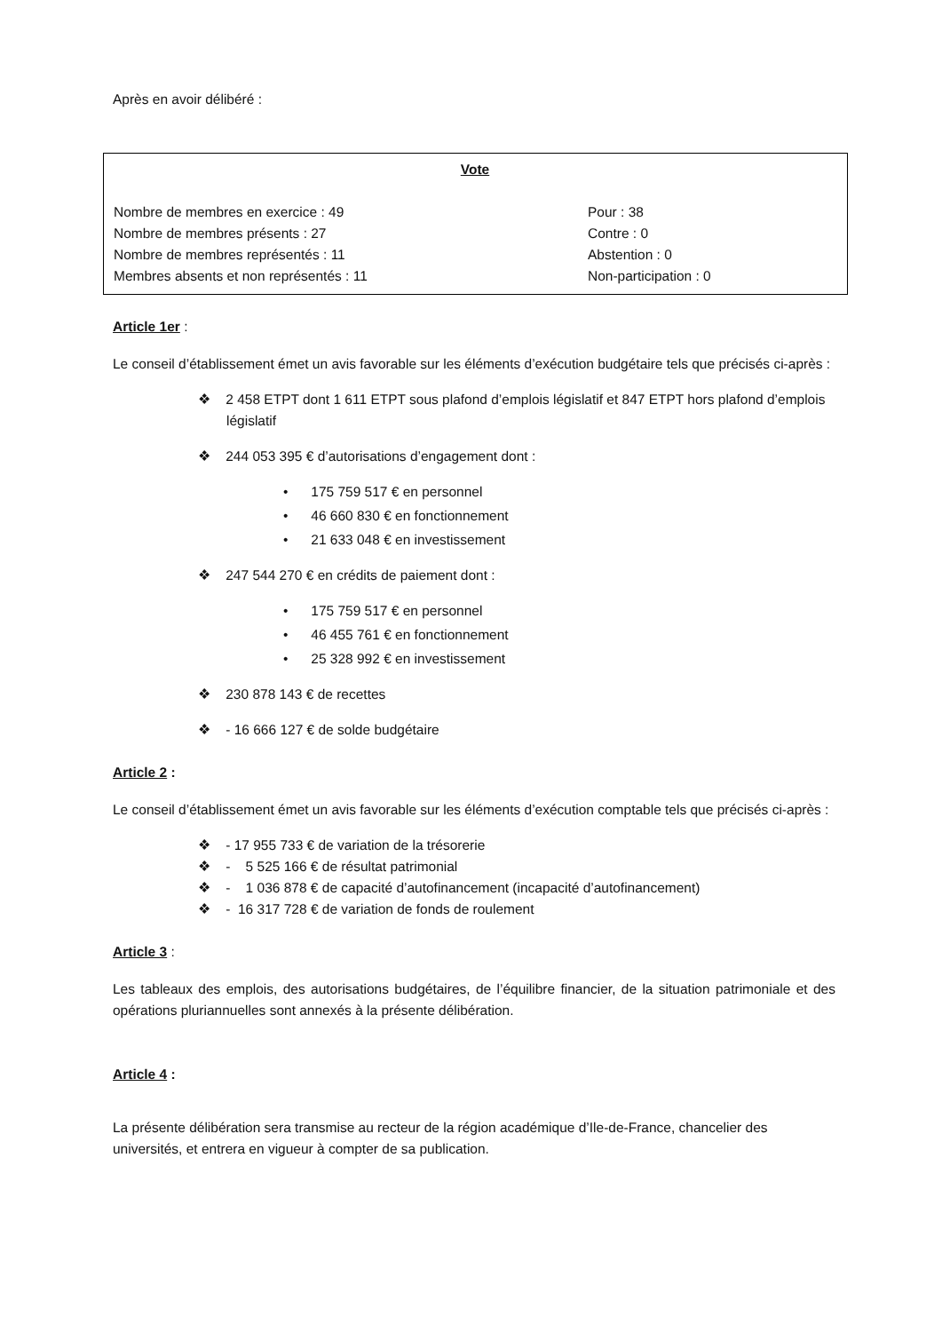Après en avoir délibéré :
Vote
Nombre de membres en exercice : 49
Nombre de membres présents : 27
Nombre de membres représentés : 11
Membres absents et non représentés : 11
Pour : 38
Contre : 0
Abstention : 0
Non-participation : 0
Article 1er :
Le conseil d’établissement émet un avis favorable sur les éléments d’exécution budgétaire tels que précisés ci-après :
❖ 2 458 ETPT dont 1 611 ETPT sous plafond d’emplois législatif et 847 ETPT hors plafond d’emplois législatif
❖ 244 053 395 € d’autorisations d’engagement dont :
• 175 759 517 € en personnel
• 46 660 830 € en fonctionnement
• 21 633 048 € en investissement
❖ 247 544 270 € en crédits de paiement dont :
• 175 759 517 € en personnel
• 46 455 761 € en fonctionnement
• 25 328 992 € en investissement
❖ 230 878 143 € de recettes
❖ - 16 666 127 € de solde budgétaire
Article 2 :
Le conseil d’établissement émet un avis favorable sur les éléments d’exécution comptable tels que précisés ci-après :
❖ - 17 955 733 € de variation de la trésorerie
❖ - 5 525 166 € de résultat patrimonial
❖ - 1 036 878 € de capacité d’autofinancement (incapacité d’autofinancement)
❖ - 16 317 728 € de variation de fonds de roulement
Article 3 :
Les tableaux des emplois, des autorisations budgétaires, de l’équilibre financier, de la situation patrimoniale et des opérations pluriannuelles sont annexés à la présente délibération.
Article 4 :
La présente délibération sera transmise au recteur de la région académique d’Ile-de-France, chancelier des universités, et entrera en vigueur à compter de sa publication.